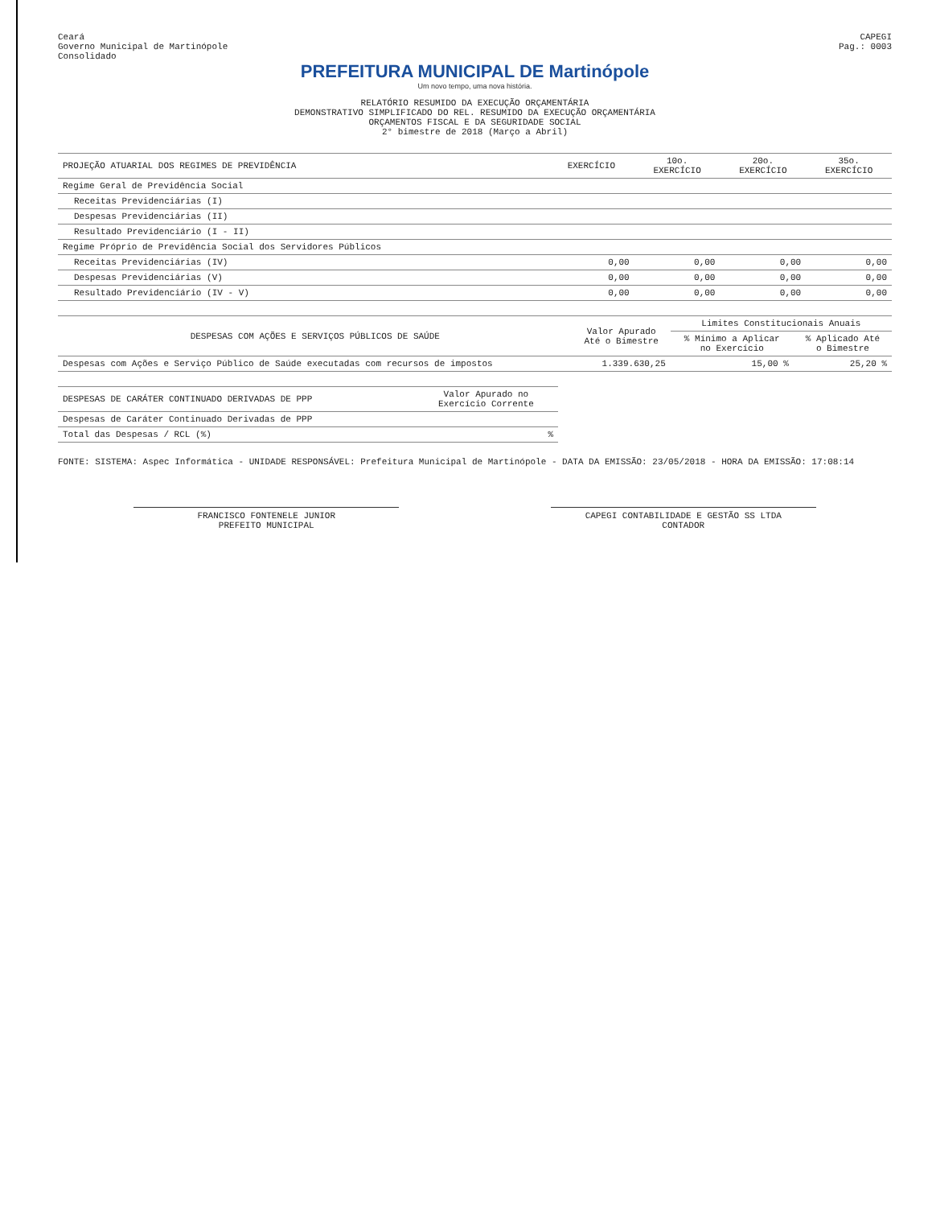Ceará
Governo Municipal de Martinópole
Consolidado
CAPEGI
Pag.: 0003
PREFEITURA MUNICIPAL DE Martinópole
Um novo tempo, uma nova história.
RELATÓRIO RESUMIDO DA EXECUÇÃO ORÇAMENTÁRIA
DEMONSTRATIVO SIMPLIFICADO DO REL. RESUMIDO DA EXECUÇÃO ORÇAMENTÁRIA
ORÇAMENTOS FISCAL E DA SEGURIDADE SOCIAL
2° bimestre de 2018 (Março a Abril)
| PROJEÇÃO ATUARIAL DOS REGIMES DE PREVIDÊNCIA | EXERCÍCIO | 10o. EXERCÍCIO | 20o. EXERCÍCIO | 35o. EXERCÍCIO |
| --- | --- | --- | --- | --- |
| Regime Geral de Previdência Social | | | | |
| Receitas Previdenciárias (I) | | | | |
| Despesas Previdenciárias (II) | | | | |
| Resultado Previdenciário (I - II) | | | | |
| Regime Próprio de Previdência Social dos Servidores Públicos | | | | |
| Receitas Previdenciárias (IV) | 0,00 | 0,00 | 0,00 | 0,00 |
| Despesas Previdenciárias (V) | 0,00 | 0,00 | 0,00 | 0,00 |
| Resultado Previdenciário (IV - V) | 0,00 | 0,00 | 0,00 | 0,00 |
| DESPESAS COM AÇÕES E SERVIÇOS PÚBLICOS DE SAÚDE | Valor Apurado Até o Bimestre | Limites Constitucionais Anuais | |
| --- | --- | --- | --- |
| | | % Mínimo a Aplicar no Exercício | % Aplicado Até o Bimestre |
| Despesas com Ações e Serviço Público de Saúde executadas com recursos de impostos | 1.339.630,25 | 15,00 % | 25,20 % |
| DESPESAS DE CARÁTER CONTINUADO DERIVADAS DE PPP | Valor Apurado no Exercício Corrente |
| --- | --- |
| Despesas de Caráter Continuado Derivadas de PPP | |
| Total das Despesas / RCL (%) | % |
FONTE: SISTEMA: Aspec Informática - UNIDADE RESPONSÁVEL: Prefeitura Municipal de Martinópole - DATA DA EMISSÃO: 23/05/2018 - HORA DA EMISSÃO: 17:08:14
FRANCISCO FONTENELE JUNIOR
PREFEITO MUNICIPAL
CAPEGI CONTABILIDADE E GESTÃO SS LTDA
CONTADOR